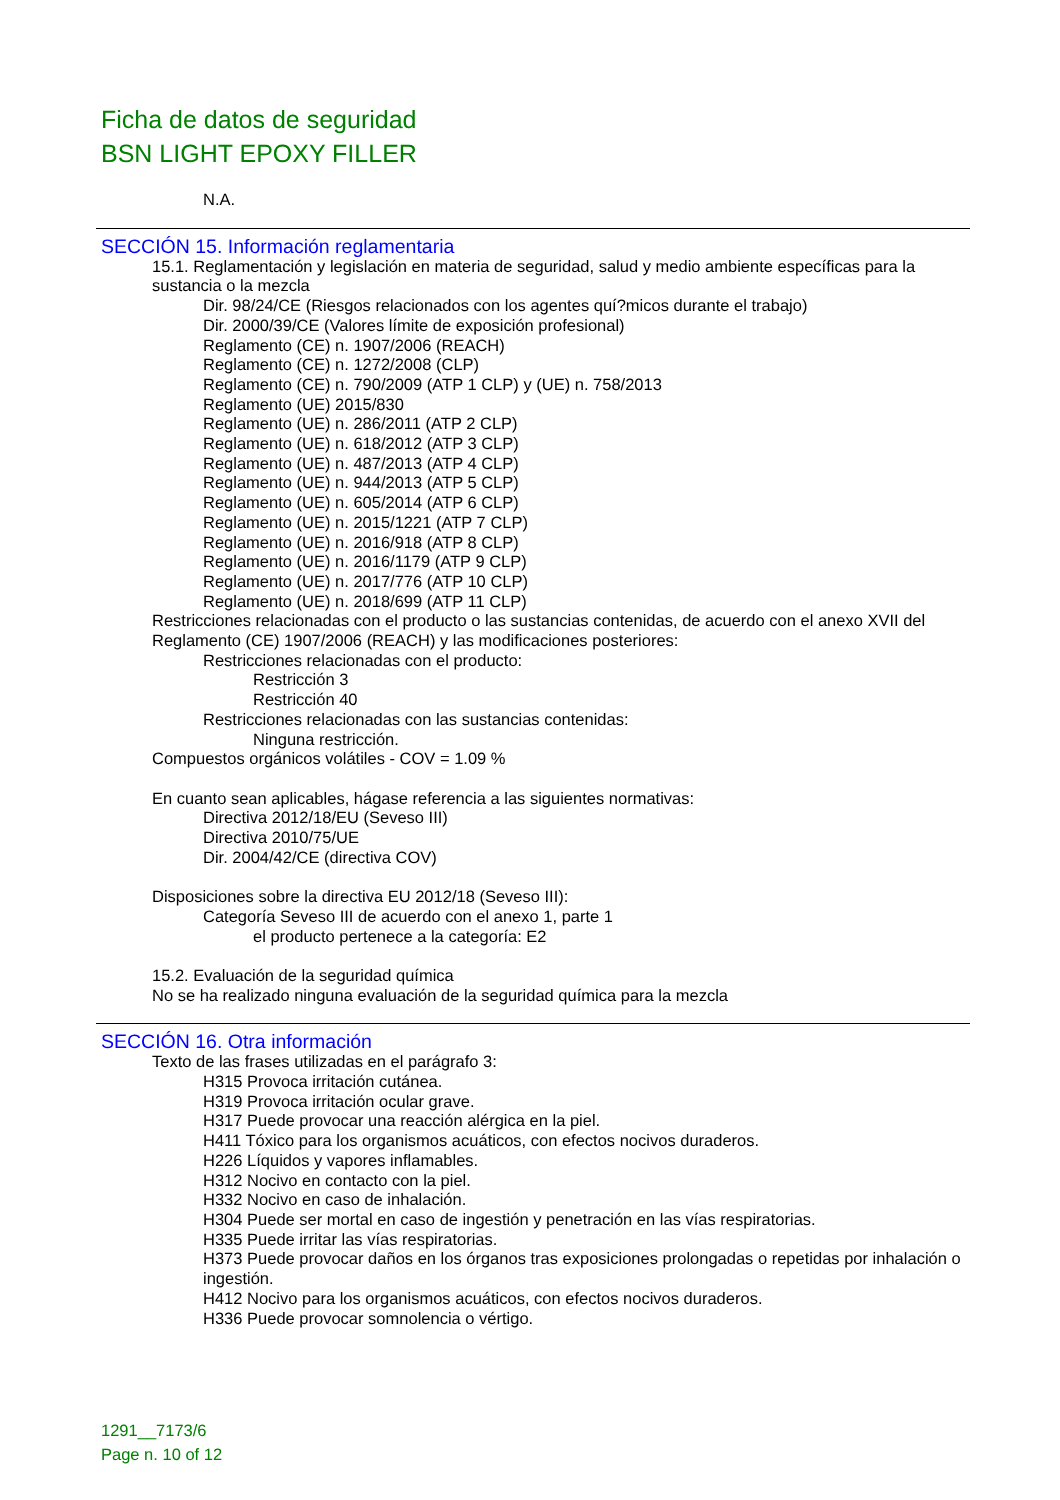Ficha de datos de seguridad
BSN LIGHT EPOXY FILLER
N.A.
SECCIÓN 15. Información reglamentaria
15.1. Reglamentación y legislación en materia de seguridad, salud y medio ambiente específicas para la sustancia o la mezcla
Dir. 98/24/CE (Riesgos relacionados con los agentes quí?micos durante el trabajo)
Dir. 2000/39/CE (Valores límite de exposición profesional)
Reglamento (CE) n. 1907/2006 (REACH)
Reglamento (CE) n. 1272/2008 (CLP)
Reglamento (CE) n. 790/2009 (ATP 1 CLP) y (UE) n. 758/2013
Reglamento (UE) 2015/830
Reglamento (UE) n. 286/2011 (ATP 2 CLP)
Reglamento (UE) n. 618/2012 (ATP 3 CLP)
Reglamento (UE) n. 487/2013 (ATP 4 CLP)
Reglamento (UE) n. 944/2013 (ATP 5 CLP)
Reglamento (UE) n. 605/2014 (ATP 6 CLP)
Reglamento (UE) n. 2015/1221 (ATP 7 CLP)
Reglamento (UE) n. 2016/918 (ATP 8 CLP)
Reglamento (UE) n. 2016/1179 (ATP 9 CLP)
Reglamento (UE) n. 2017/776 (ATP 10 CLP)
Reglamento (UE) n. 2018/699 (ATP 11 CLP)
Restricciones relacionadas con el producto o las sustancias contenidas, de acuerdo con el anexo XVII del Reglamento (CE) 1907/2006 (REACH) y las modificaciones posteriores:
Restricciones relacionadas con el producto:
Restricción 3
Restricción 40
Restricciones relacionadas con las sustancias contenidas:
Ninguna restricción.
Compuestos orgánicos volátiles - COV = 1.09 %
En cuanto sean aplicables, hágase referencia a las siguientes normativas:
Directiva 2012/18/EU (Seveso III)
Directiva 2010/75/UE
Dir. 2004/42/CE (directiva COV)
Disposiciones sobre la directiva EU 2012/18 (Seveso III):
Categoría Seveso III de acuerdo con el anexo 1, parte 1
el producto pertenece a la categoría: E2
15.2. Evaluación de la seguridad química
No se ha realizado ninguna evaluación de la seguridad química para la mezcla
SECCIÓN 16. Otra información
Texto de las frases utilizadas en el parágrafo 3:
H315 Provoca irritación cutánea.
H319 Provoca irritación ocular grave.
H317 Puede provocar una reacción alérgica en la piel.
H411 Tóxico para los organismos acuáticos, con efectos nocivos duraderos.
H226 Líquidos y vapores inflamables.
H312 Nocivo en contacto con la piel.
H332 Nocivo en caso de inhalación.
H304 Puede ser mortal en caso de ingestión y penetración en las vías respiratorias.
H335 Puede irritar las vías respiratorias.
H373 Puede provocar daños en los órganos tras exposiciones prolongadas o repetidas por inhalación o ingestión.
H412 Nocivo para los organismos acuáticos, con efectos nocivos duraderos.
H336 Puede provocar somnolencia o vértigo.
1291__7173/6
Page n. 10 of 12